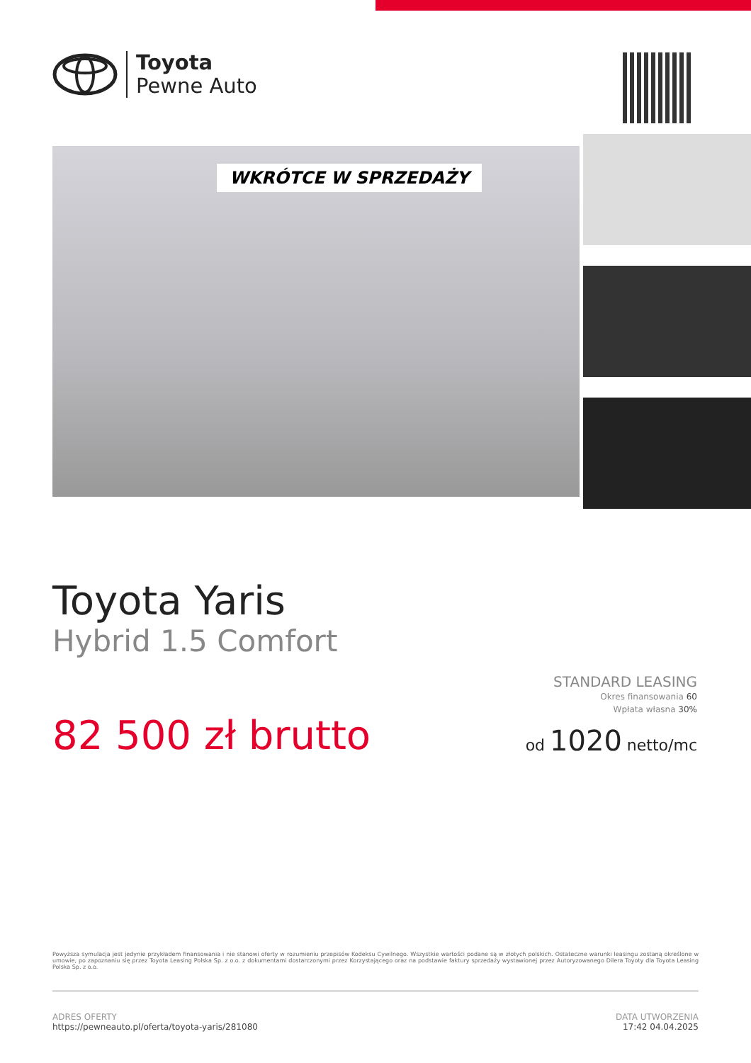Toyota
Pewne Auto
WKRÓTCE W SPRZEDAŻY
Toyota Yaris
Hybrid 1.5 Comfort
82 500 zł brutto
STANDARD LEASING
Okres finansowania 60
Wpłata własna 30%
od 1020 netto/mc
Powyższa symulacja jest jedynie przykładem finansowania i nie stanowi oferty w rozumieniu przepisów Kodeksu Cywilnego. Wszystkie wartości podane są w złotych polskich. Ostateczne warunki leasingu zostaną określone w umowie, po zapoznaniu się przez Toyota Leasing Polska Sp. z o.o. z dokumentami dostarczonymi przez Korzystającego oraz na podstawie faktury sprzedaży wystawionej przez Autoryzowanego Dilera Toyoty dla Toyota Leasing Polska Sp. z o.o.
ADRES OFERTY
https://pewneauto.pl/oferta/toyota-yaris/281080
DATA UTWORZENIA
17:42 04.04.2025